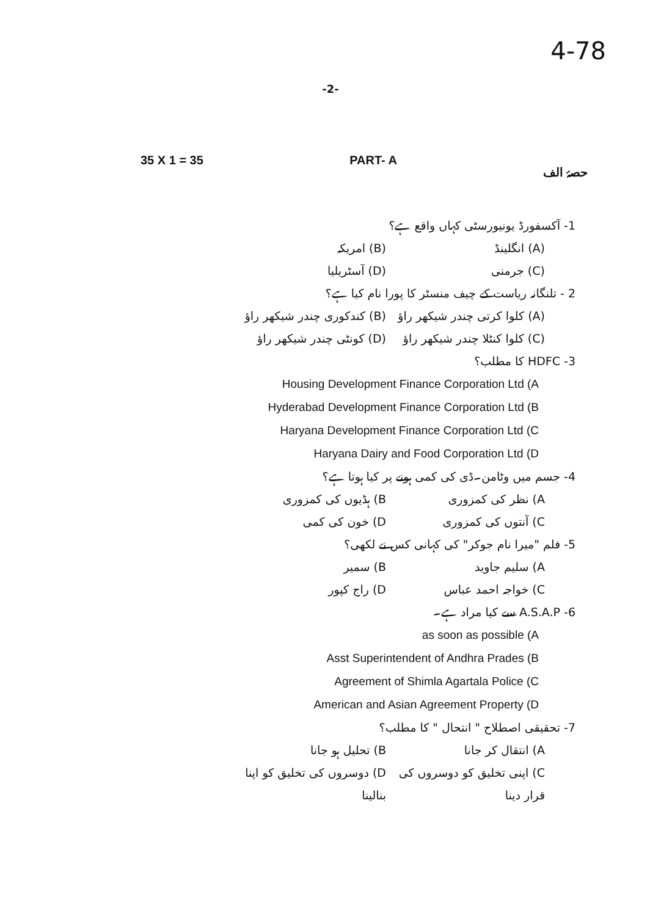4-78
-2-
35 X 1 = 35 PART- A حصۂ الف
1- آکسفورڈ یونیورسٹی کہاں واقع ہے؟
(A) انگلینڈ (B) امریکہ
(C) جرمنی (D) آسٹریلیا
2 - تلنگانہ ریاست کے چیف منسٹر کا پورا نام کیا ہے؟
(A) کلوا کرتی چندر شیکھر راؤ (B) کندکوری چندر شیکھر راؤ
(C) کلوا کنٹلا چندر شیکھر راؤ (D) کونٹی چندر شیکھر راؤ
3- HDFC کا مطلب؟
Housing Development Finance Corporation Ltd (A
Hyderabad Development Finance Corporation Ltd (B
Haryana Development Finance Corporation Ltd (C
Haryana Dairy and Food Corporation Ltd (D
4- جسم میں وٹامن۔ڈی کی کمی ہونے پر کیا ہوتا ہے؟
A) نظر کی کمزوری B) ہڈیوں کی کمزوری
C) آنتوں کی کمزوری D) خون کی کمی
5- فلم "میرا نام جوکر" کی کہانی کس نے لکھی؟
A) سلیم جاوید B) سمیر
C) خواجہ احمد عباس D) راج کپور
6- A.S.A.P سے کیا مراد ہے۔
as soon as possible (A
Asst Superintendent of Andhra Prades (B
Agreement of Shimla Agartala Police (C
American and Asian Agreement Property (D
7- تحقیقی اصطلاح " انتحال " کا مطلب؟
A) انتقال کر جانا B) تحلیل ہو جانا
C) اپنی تخلیق کو دوسروں کی قرار دینا D) دوسروں کی تخلیق کو اپنا بنالینا